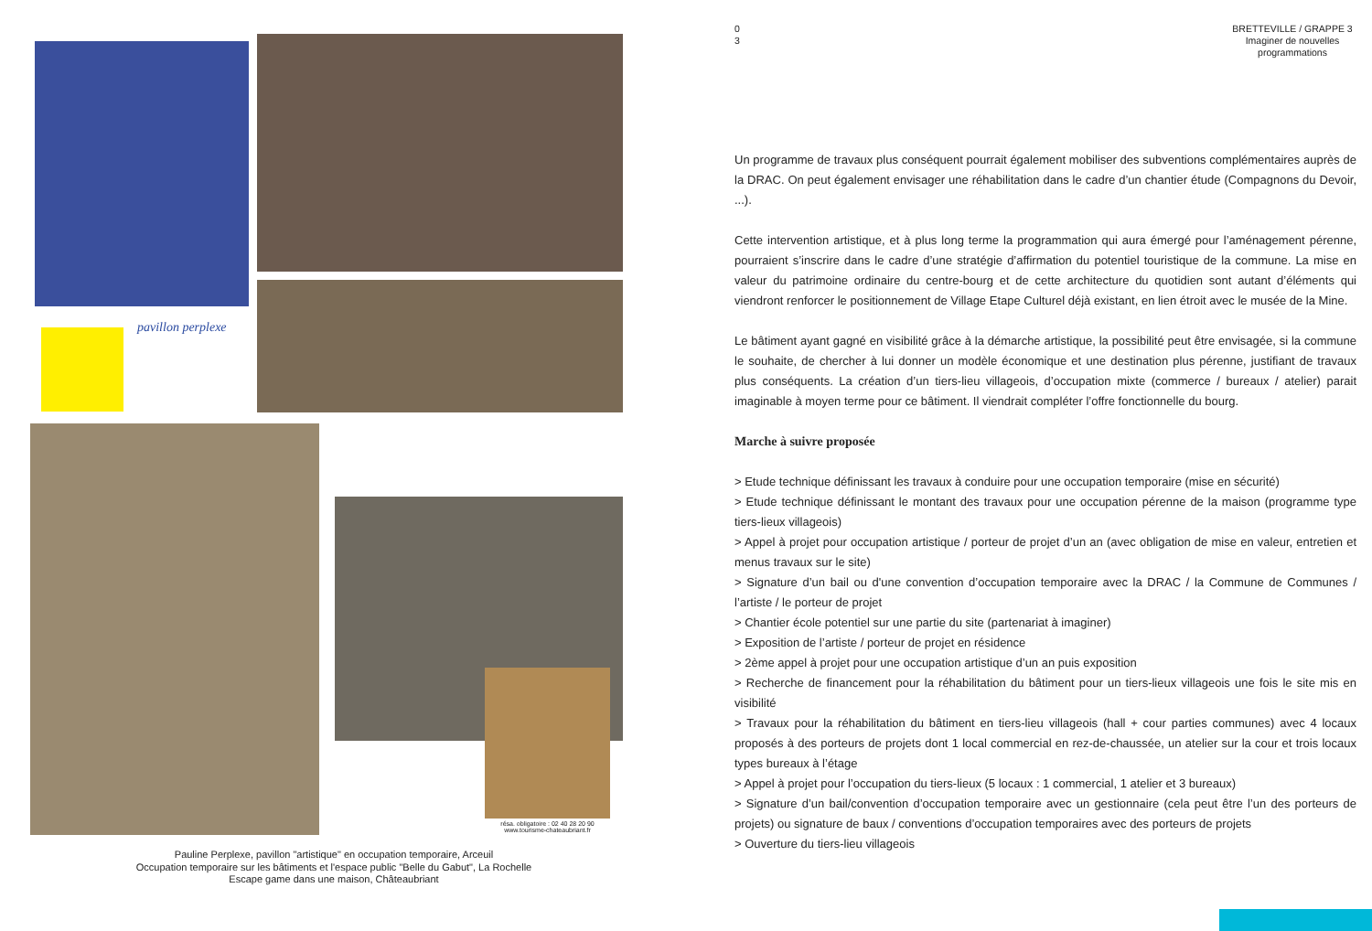pavillon perplexe
résa. obligatoire : 02 40 28 20 90
www.tourisme-chateaubriant.fr
Pauline Perplexe, pavillon "artistique" en occupation temporaire, Arceuil
Occupation temporaire sur les bâtiments et l'espace public "Belle du Gabut", La Rochelle
Escape game dans une maison, Châteaubriant
0
3
BRETTEVILLE / GRAPPE 3
Imaginer de nouvelles programmations
Un programme de travaux plus conséquent pourrait également mobiliser des subventions complémentaires auprès de la DRAC. On peut également envisager une réhabilitation dans le cadre d’un chantier étude (Compagnons du Devoir, ...).
Cette intervention artistique, et à plus long terme la programmation qui aura émergé pour l’aménagement pérenne, pourraient s’inscrire dans le cadre d’une stratégie d’affirmation du potentiel touristique de la commune. La mise en valeur du patrimoine ordinaire du centre-bourg et de cette architecture du quotidien sont autant d’éléments qui viendront renforcer le positionnement de Village Etape Culturel déjà existant, en lien étroit avec le musée de la Mine.
Le bâtiment ayant gagné en visibilité grâce à la démarche artistique, la possibilité peut être envisagée, si la commune le souhaite, de chercher à lui donner un modèle économique et une destination plus pérenne, justifiant de travaux plus conséquents. La création d’un tiers-lieu villageois, d’occupation mixte (commerce / bureaux / atelier) parait imaginable à moyen terme pour ce bâtiment. Il viendrait compléter l’offre fonctionnelle du bourg.
Marche à suivre proposée
> Etude technique définissant les travaux à conduire pour une occupation temporaire (mise en sécurité)
> Etude technique définissant le montant des travaux pour une occupation pérenne de la maison (programme type tiers-lieux villageois)
> Appel à projet pour occupation artistique / porteur de projet d’un an (avec obligation de mise en valeur, entretien et menus travaux sur le site)
> Signature d’un bail ou d'une convention d’occupation temporaire avec la DRAC / la Commune de Communes / l’artiste / le porteur de projet
> Chantier école potentiel sur une partie du site (partenariat à imaginer)
> Exposition de l’artiste / porteur de projet en résidence
> 2ème appel à projet pour une occupation artistique d’un an puis exposition
> Recherche de financement pour la réhabilitation du bâtiment pour un tiers-lieux villageois une fois le site mis en visibilité
> Travaux pour la réhabilitation du bâtiment en tiers-lieu villageois (hall + cour parties communes) avec 4 locaux proposés à des porteurs de projets dont 1 local commercial en rez-de-chaussée, un atelier sur la cour et trois locaux types bureaux à l’étage
> Appel à projet pour l’occupation du tiers-lieux (5 locaux : 1 commercial, 1 atelier et 3 bureaux)
> Signature d’un bail/convention d’occupation temporaire avec un gestionnaire (cela peut être l’un des porteurs de projets) ou signature de baux / conventions d’occupation temporaires avec des porteurs de projets
> Ouverture du tiers-lieu villageois